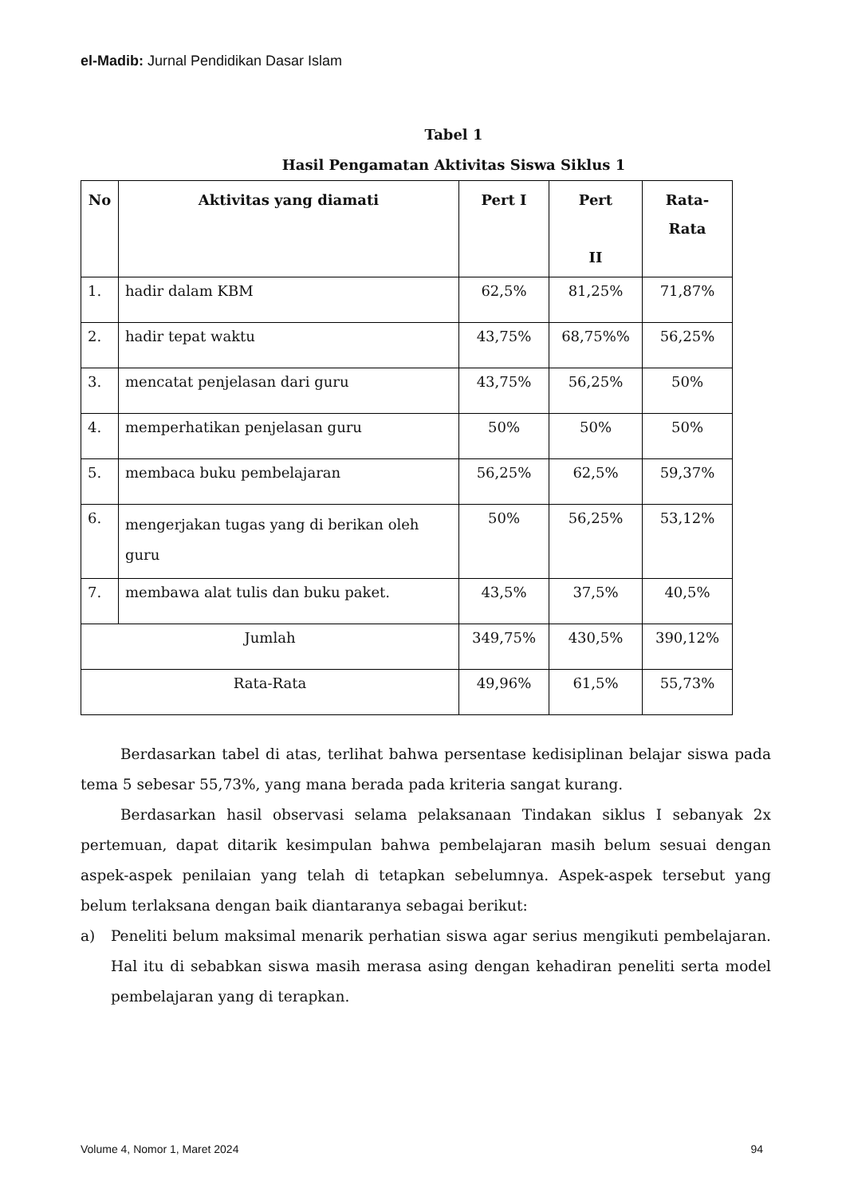el-Madib: Jurnal Pendidikan Dasar Islam
Tabel 1
Hasil Pengamatan Aktivitas Siswa Siklus 1
| No | Aktivitas yang diamati | Pert I | Pert II | Rata- Rata |
| --- | --- | --- | --- | --- |
| 1. | hadir dalam KBM | 62,5% | 81,25% | 71,87% |
| 2. | hadir tepat waktu | 43,75% | 68,75%% | 56,25% |
| 3. | mencatat penjelasan dari guru | 43,75% | 56,25% | 50% |
| 4. | memperhatikan penjelasan guru | 50% | 50% | 50% |
| 5. | membaca buku pembelajaran | 56,25% | 62,5% | 59,37% |
| 6. | mengerjakan tugas yang di berikan oleh guru | 50% | 56,25% | 53,12% |
| 7. | membawa alat tulis dan buku paket. | 43,5% | 37,5% | 40,5% |
| Jumlah | | 349,75% | 430,5% | 390,12% |
| Rata-Rata | | 49,96% | 61,5% | 55,73% |
Berdasarkan tabel di atas, terlihat bahwa persentase kedisiplinan belajar siswa pada tema 5 sebesar 55,73%, yang mana berada pada kriteria sangat kurang.
Berdasarkan hasil observasi selama pelaksanaan Tindakan siklus I sebanyak 2x pertemuan, dapat ditarik kesimpulan bahwa pembelajaran masih belum sesuai dengan aspek-aspek penilaian yang telah di tetapkan sebelumnya. Aspek-aspek tersebut yang belum terlaksana dengan baik diantaranya sebagai berikut:
a) Peneliti belum maksimal menarik perhatian siswa agar serius mengikuti pembelajaran. Hal itu di sebabkan siswa masih merasa asing dengan kehadiran peneliti serta model pembelajaran yang di terapkan.
Volume 4, Nomor 1, Maret 2024 94